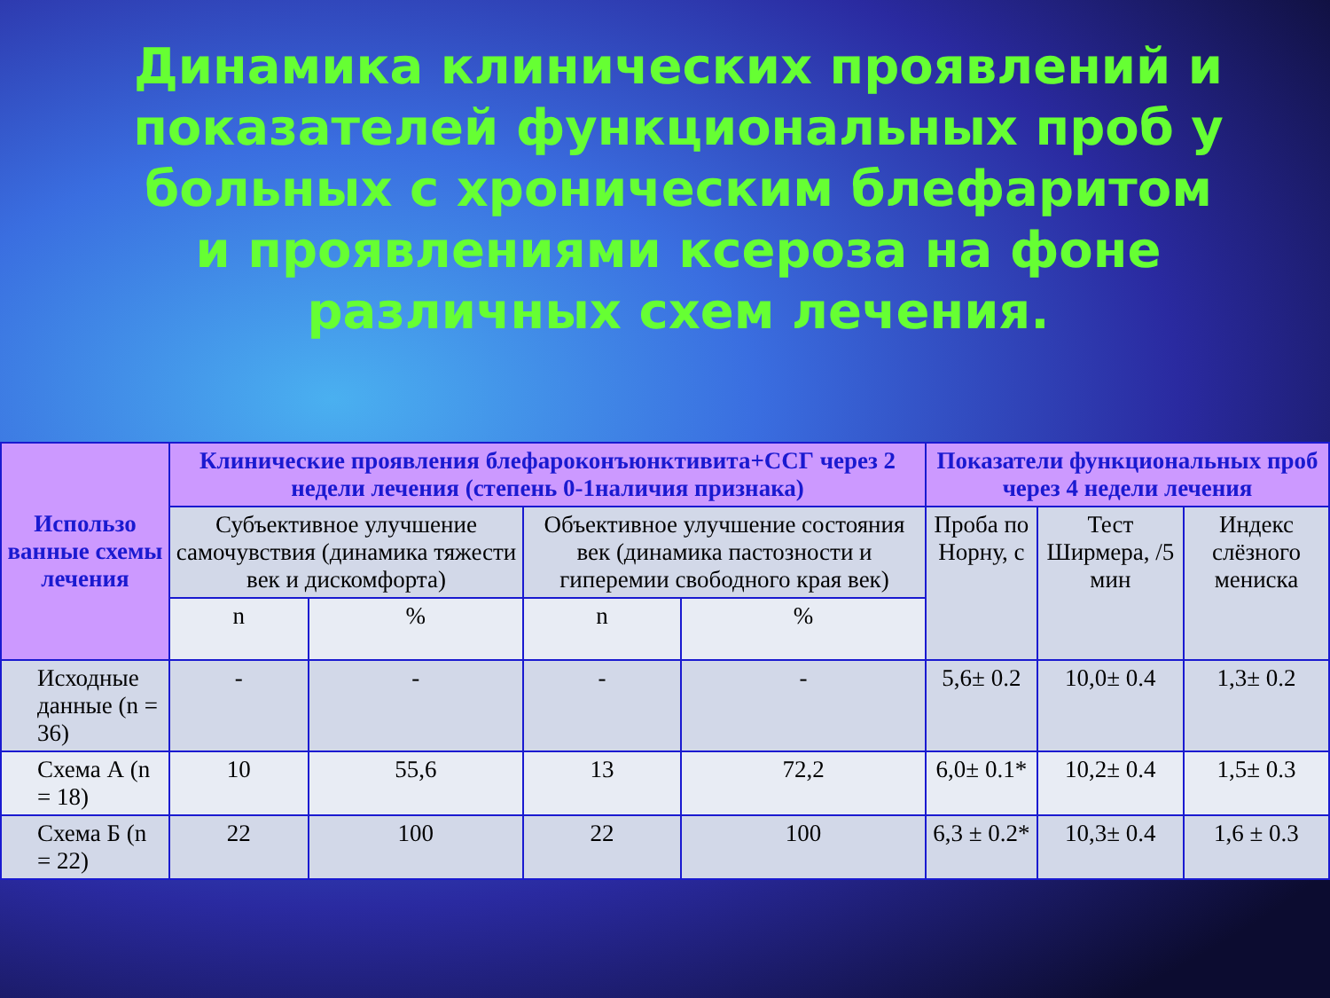Динамика клинических проявлений и показателей функциональных проб у больных с хроническим блефаритом и проявлениями ксероза на фоне различных схем лечения.
| Использо ванные схемы лечения | Клинические проявления блефароконъюнктивита+ССГ через 2 недели лечения (степень 0-1наличия признака) | | | | Показатели функциональных проб через 4 недели лечения | | |
| --- | --- | --- | --- | --- | --- | --- | --- |
| | Субъективное улучшение самочувствия (динамика тяжести век и дискомфорта) | | Объективное улучшение состояния век (динамика пастозности и гиперемии свободного края век) | | Проба по Норну, с | Тест Ширмера, /5 мин | Индекс слёзного мениска |
| | n | % | n | % | | | |
| Исходные данные (n = 36) | - | - | - | - | 5,6± 0.2 | 10,0± 0.4 | 1,3± 0.2 |
| Схема А (n = 18) | 10 | 55,6 | 13 | 72,2 | 6,0± 0.1* | 10,2± 0.4 | 1,5± 0.3 |
| Схема Б (n = 22) | 22 | 100 | 22 | 100 | 6,3 ± 0.2* | 10,3± 0.4 | 1,6 ± 0.3 |